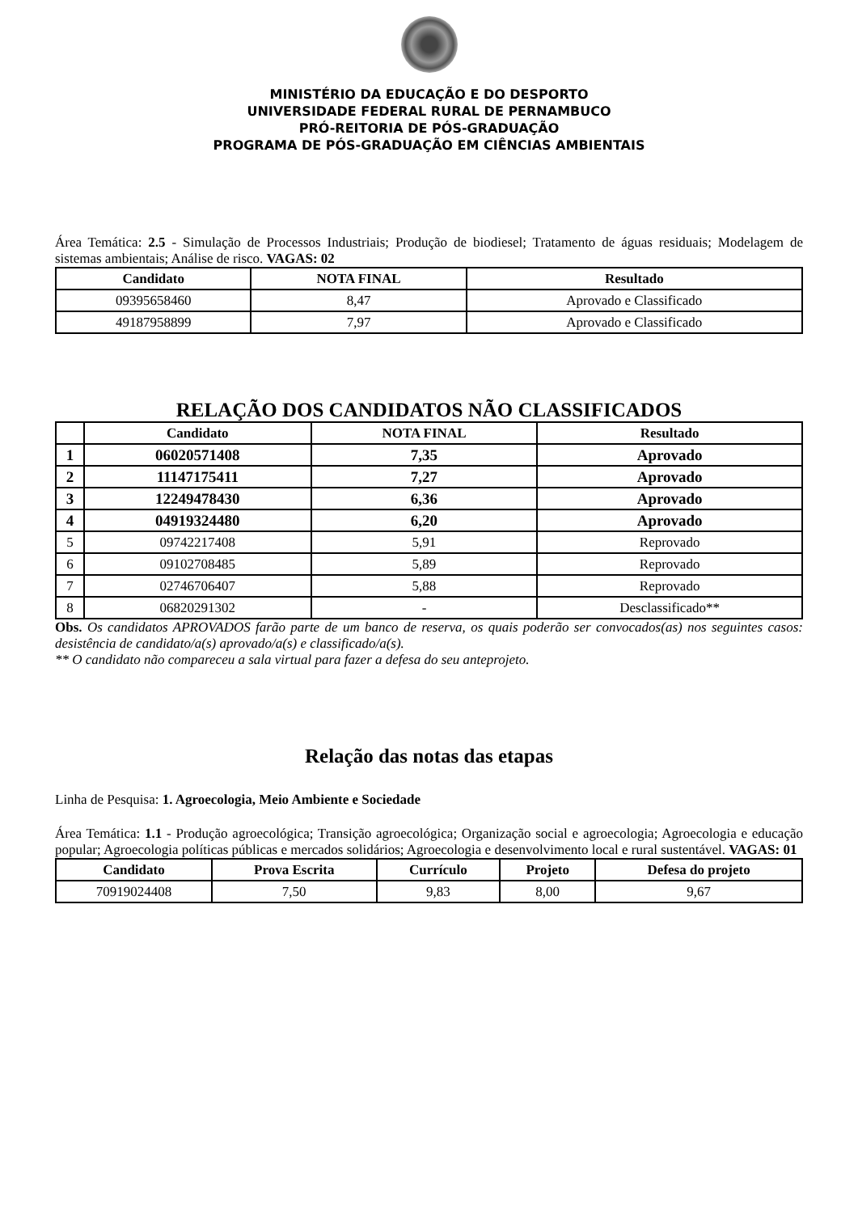MINISTÉRIO DA EDUCAÇÃO E DO DESPORTO
UNIVERSIDADE FEDERAL RURAL DE PERNAMBUCO
PRÓ-REITORIA DE PÓS-GRADUAÇÃO
PROGRAMA DE PÓS-GRADUAÇÃO EM CIÊNCIAS AMBIENTAIS
Área Temática: 2.5 - Simulação de Processos Industriais; Produção de biodiesel; Tratamento de águas residuais; Modelagem de sistemas ambientais; Análise de risco. VAGAS: 02
| Candidato | NOTA FINAL | Resultado |
| --- | --- | --- |
| 09395658460 | 8,47 | Aprovado e Classificado |
| 49187958899 | 7,97 | Aprovado e Classificado |
RELAÇÃO DOS CANDIDATOS NÃO CLASSIFICADOS
| | Candidato | NOTA FINAL | Resultado |
| --- | --- | --- | --- |
| 1 | 06020571408 | 7,35 | Aprovado |
| 2 | 11147175411 | 7,27 | Aprovado |
| 3 | 12249478430 | 6,36 | Aprovado |
| 4 | 04919324480 | 6,20 | Aprovado |
| 5 | 09742217408 | 5,91 | Reprovado |
| 6 | 09102708485 | 5,89 | Reprovado |
| 7 | 02746706407 | 5,88 | Reprovado |
| 8 | 06820291302 | - | Desclassificado** |
Obs. Os candidatos APROVADOS farão parte de um banco de reserva, os quais poderão ser convocados(as) nos seguintes casos: desistência de candidato/a(s) aprovado/a(s) e classificado/a(s).
** O candidato não compareceu a sala virtual para fazer a defesa do seu anteprojeto.
Relação das notas das etapas
Linha de Pesquisa: 1. Agroecologia, Meio Ambiente e Sociedade
Área Temática: 1.1 - Produção agroecológica; Transição agroecológica; Organização social e agroecologia; Agroecologia e educação popular; Agroecologia políticas públicas e mercados solidários; Agroecologia e desenvolvimento local e rural sustentável. VAGAS: 01
| Candidato | Prova Escrita | Currículo | Projeto | Defesa do projeto |
| --- | --- | --- | --- | --- |
| 70919024408 | 7,50 | 9,83 | 8,00 | 9,67 |